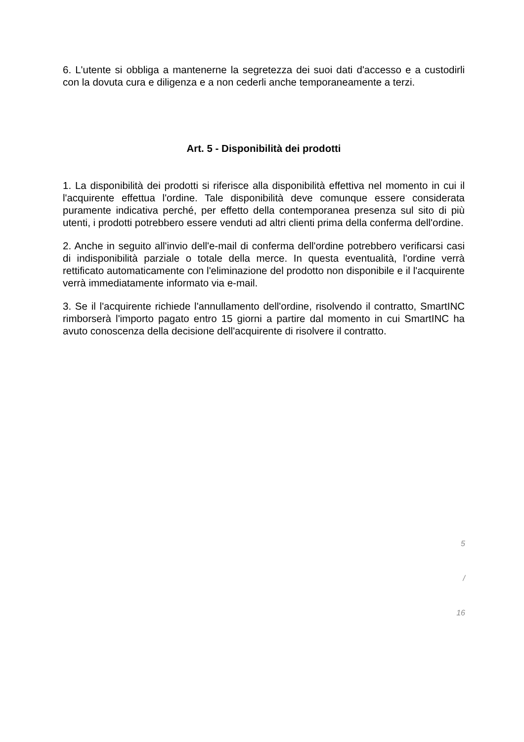6. L'utente si obbliga a mantenerne la segretezza dei suoi dati d'accesso e a custodirli con la dovuta cura e diligenza e a non cederli anche temporaneamente a terzi.
Art. 5 - Disponibilità dei prodotti
1. La disponibilità dei prodotti si riferisce alla disponibilità effettiva nel momento in cui il l'acquirente effettua l'ordine. Tale disponibilità deve comunque essere considerata puramente indicativa perché, per effetto della contemporanea presenza sul sito di più utenti, i prodotti potrebbero essere venduti ad altri clienti prima della conferma dell'ordine.
2. Anche in seguito all'invio dell'e-mail di conferma dell'ordine potrebbero verificarsi casi di indisponibilità parziale o totale della merce. In questa eventualità, l'ordine verrà rettificato automaticamente con l'eliminazione del prodotto non disponibile e il l'acquirente verrà immediatamente informato via e-mail.
3. Se il l'acquirente richiede l'annullamento dell'ordine, risolvendo il contratto, SmartINC rimborserà l'importo pagato entro 15 giorni a partire dal momento in cui SmartINC ha avuto conoscenza della decisione dell'acquirente di risolvere il contratto.
5
/
16